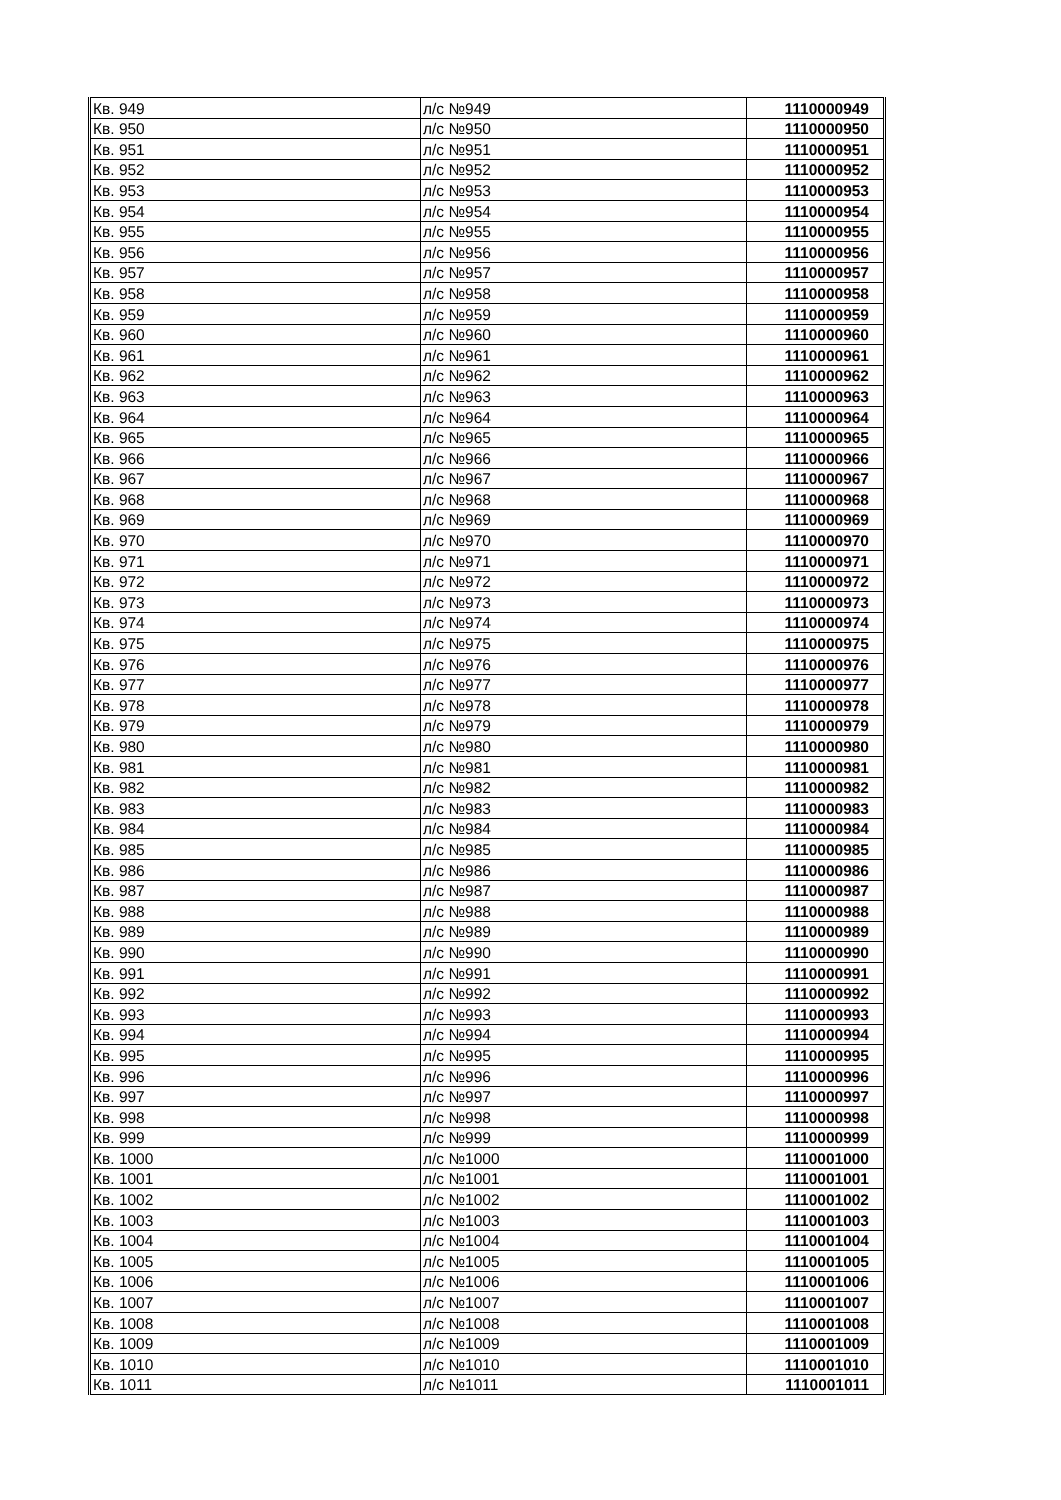| Кв. 949 | л/с №949 | 1110000949 |
| Кв. 950 | л/с №950 | 1110000950 |
| Кв. 951 | л/с №951 | 1110000951 |
| Кв. 952 | л/с №952 | 1110000952 |
| Кв. 953 | л/с №953 | 1110000953 |
| Кв. 954 | л/с №954 | 1110000954 |
| Кв. 955 | л/с №955 | 1110000955 |
| Кв. 956 | л/с №956 | 1110000956 |
| Кв. 957 | л/с №957 | 1110000957 |
| Кв. 958 | л/с №958 | 1110000958 |
| Кв. 959 | л/с №959 | 1110000959 |
| Кв. 960 | л/с №960 | 1110000960 |
| Кв. 961 | л/с №961 | 1110000961 |
| Кв. 962 | л/с №962 | 1110000962 |
| Кв. 963 | л/с №963 | 1110000963 |
| Кв. 964 | л/с №964 | 1110000964 |
| Кв. 965 | л/с №965 | 1110000965 |
| Кв. 966 | л/с №966 | 1110000966 |
| Кв. 967 | л/с №967 | 1110000967 |
| Кв. 968 | л/с №968 | 1110000968 |
| Кв. 969 | л/с №969 | 1110000969 |
| Кв. 970 | л/с №970 | 1110000970 |
| Кв. 971 | л/с №971 | 1110000971 |
| Кв. 972 | л/с №972 | 1110000972 |
| Кв. 973 | л/с №973 | 1110000973 |
| Кв. 974 | л/с №974 | 1110000974 |
| Кв. 975 | л/с №975 | 1110000975 |
| Кв. 976 | л/с №976 | 1110000976 |
| Кв. 977 | л/с №977 | 1110000977 |
| Кв. 978 | л/с №978 | 1110000978 |
| Кв. 979 | л/с №979 | 1110000979 |
| Кв. 980 | л/с №980 | 1110000980 |
| Кв. 981 | л/с №981 | 1110000981 |
| Кв. 982 | л/с №982 | 1110000982 |
| Кв. 983 | л/с №983 | 1110000983 |
| Кв. 984 | л/с №984 | 1110000984 |
| Кв. 985 | л/с №985 | 1110000985 |
| Кв. 986 | л/с №986 | 1110000986 |
| Кв. 987 | л/с №987 | 1110000987 |
| Кв. 988 | л/с №988 | 1110000988 |
| Кв. 989 | л/с №989 | 1110000989 |
| Кв. 990 | л/с №990 | 1110000990 |
| Кв. 991 | л/с №991 | 1110000991 |
| Кв. 992 | л/с №992 | 1110000992 |
| Кв. 993 | л/с №993 | 1110000993 |
| Кв. 994 | л/с №994 | 1110000994 |
| Кв. 995 | л/с №995 | 1110000995 |
| Кв. 996 | л/с №996 | 1110000996 |
| Кв. 997 | л/с №997 | 1110000997 |
| Кв. 998 | л/с №998 | 1110000998 |
| Кв. 999 | л/с №999 | 1110000999 |
| Кв. 1000 | л/с №1000 | 1110001000 |
| Кв. 1001 | л/с №1001 | 1110001001 |
| Кв. 1002 | л/с №1002 | 1110001002 |
| Кв. 1003 | л/с №1003 | 1110001003 |
| Кв. 1004 | л/с №1004 | 1110001004 |
| Кв. 1005 | л/с №1005 | 1110001005 |
| Кв. 1006 | л/с №1006 | 1110001006 |
| Кв. 1007 | л/с №1007 | 1110001007 |
| Кв. 1008 | л/с №1008 | 1110001008 |
| Кв. 1009 | л/с №1009 | 1110001009 |
| Кв. 1010 | л/с №1010 | 1110001010 |
| Кв. 1011 | л/с №1011 | 1110001011 |